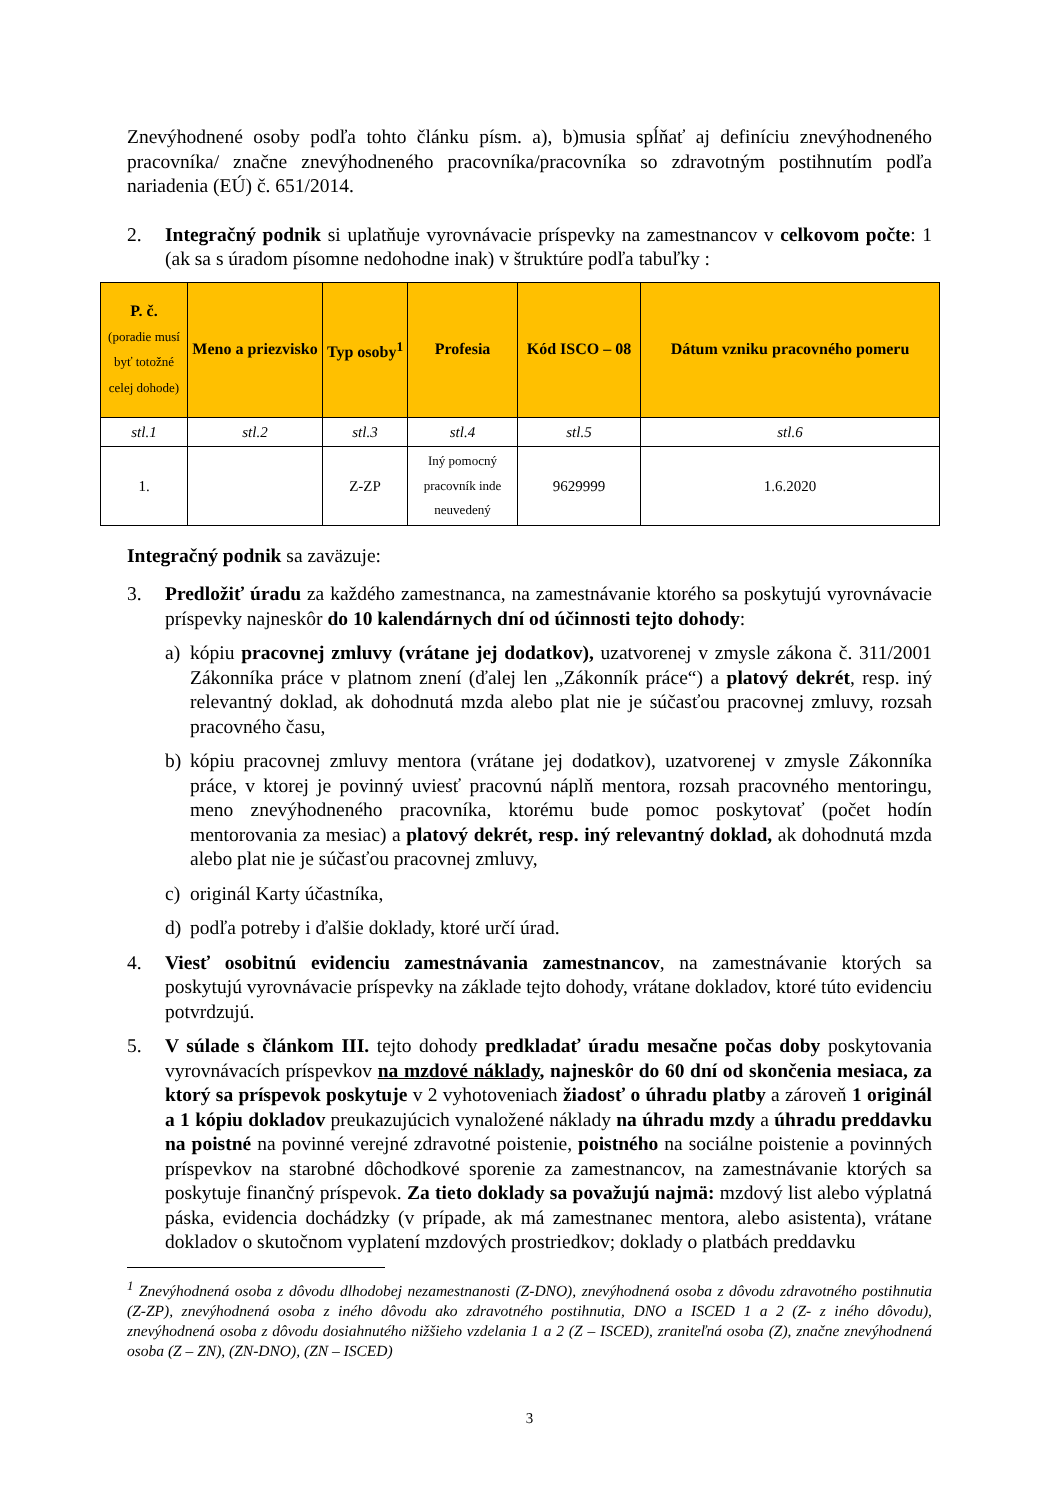Znevýhodnené osoby podľa tohto článku písm. a), b)musia spĺňať aj definíciu znevýhodneného pracovníka/ značne znevýhodneného pracovníka/pracovníka so zdravotným postihnutím podľa nariadenia (EÚ) č. 651/2014.
2. Integračný podnik si uplatňuje vyrovnávacie príspevky na zamestnancov v celkovom počte: 1 (ak sa s úradom písomne nedohodne inak) v štruktúre podľa tabuľky :
| P. č. (poradie musí byť totožné celej dohode) | Meno a priezvisko | Typ osoby<sup>1</sup> | Profesia | Kód ISCO – 08 | Dátum vzniku pracovného pomeru |
| --- | --- | --- | --- | --- | --- |
| stl.1 | stl.2 | stl.3 | stl.4 | stl.5 | stl.6 |
| 1. | | Z-ZP | Iný pomocný pracovník inde neuvedený | 9629999 | 1.6.2020 |
Integračný podnik sa zaväzuje:
3. Predložiť úradu za každého zamestnanca, na zamestnávanie ktorého sa poskytujú vyrovnávacie príspevky najneskôr do 10 kalendárnych dní od účinnosti tejto dohody:
a) kópiu pracovnej zmluvy (vrátane jej dodatkov), uzatvorenej v zmysle zákona č. 311/2001 Zákonníka práce v platnom znení (ďalej len „Zákonník práce“) a platový dekrét, resp. iný relevantný doklad, ak dohodnutá mzda alebo plat nie je súčasťou pracovnej zmluvy, rozsah pracovného času,
b) kópiu pracovnej zmluvy mentora (vrátane jej dodatkov), uzatvorenej v zmysle Zákonníka práce, v ktorej je povinný uviesť pracovnú náplň mentora, rozsah pracovného mentoringu, meno znevýhodneného pracovníka, ktorému bude pomoc poskytovať (počet hodín mentorovania za mesiac) a platový dekrét, resp. iný relevantný doklad, ak dohodnutá mzda alebo plat nie je súčasťou pracovnej zmluvy,
c) originál Karty účastníka,
d) podľa potreby i ďalšie doklady, ktoré určí úrad.
4. Viesť osobitnú evidenciu zamestnávania zamestnancov, na zamestnávanie ktorých sa poskytujú vyrovnávacie príspevky na základe tejto dohody, vrátane dokladov, ktoré túto evidenciu potvrdzujú.
5. V súlade s článkom III. tejto dohody predkladať úradu mesačne počas doby poskytovania vyrovnávacích príspevkov na mzdové náklady, najneskôr do 60 dní od skončenia mesiaca, za ktorý sa príspevok poskytuje v 2 vyhotoveniach žiadosť o úhradu platby a zároveň 1 originál a 1 kópiu dokladov preukazujúcich vynaložené náklady na úhradu mzdy a úhradu preddavku na poistné na povinné verejné zdravotné poistenie, poistného na sociálne poistenie a povinných príspevkov na starobné dôchodkové sporenie za zamestnancov, na zamestnávanie ktorých sa poskytuje finančný príspevok. Za tieto doklady sa považujú najmä: mzdový list alebo výplatná páska, evidencia dochádzky (v prípade, ak má zamestnanec mentora, alebo asistenta), vrátane dokladov o skutočnom vyplatení mzdových prostriedkov; doklady o platbách preddavku
<sup>1</sup> Znevýhodnená osoba z dôvodu dlhodobej nezamestnanosti (Z-DNO), znevýhodnená osoba z dôvodu zdravotného postihnutia (Z-ZP), znevýhodnená osoba z iného dôvodu ako zdravotného postihnutia, DNO a ISCED 1 a 2 (Z- z iného dôvodu), znevýhodnená osoba z dôvodu dosiahnutého nižšieho vzdelania 1 a 2 (Z – ISCED), zraniteľná osoba (Z), značne znevýhodnená osoba (Z – ZN), (ZN-DNO), (ZN – ISCED)
3